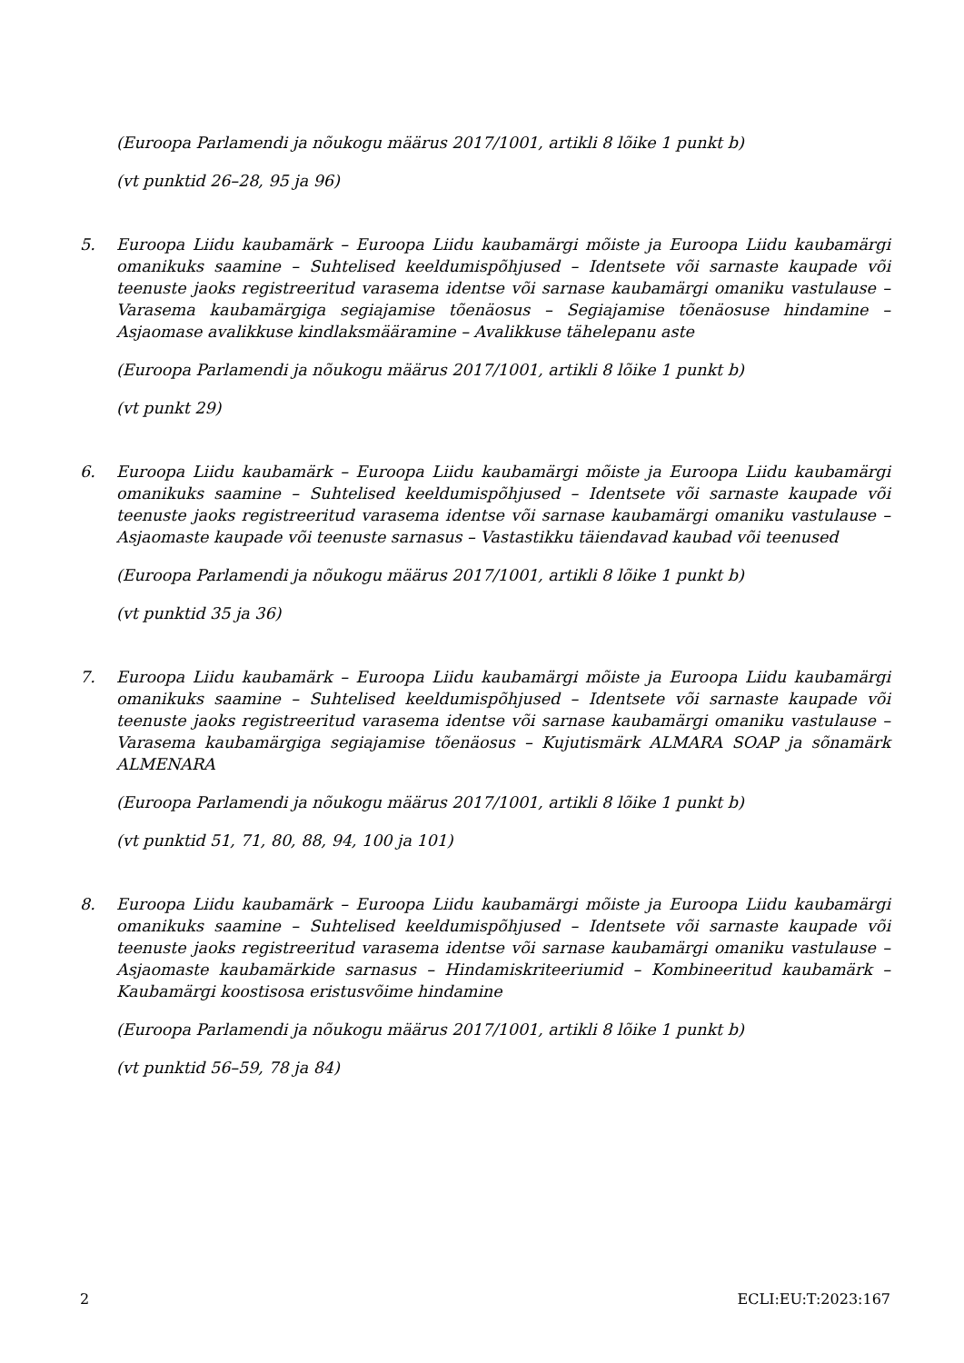(Euroopa Parlamendi ja nõukogu määrus 2017/1001, artikli 8 lõike 1 punkt b)
(vt punktid 26–28, 95 ja 96)
5. Euroopa Liidu kaubamärk – Euroopa Liidu kaubamärgi mõiste ja Euroopa Liidu kaubamärgi omanikuks saamine – Suhtelised keeldumispõhjused – Identsete või sarnaste kaupade või teenuste jaoks registreeritud varasema identse või sarnase kaubamärgi omaniku vastulause – Varasema kaubamärgiga segiajamise tõenäosus – Segiajamise tõenäosuse hindamine – Asjaomase avalikkuse kindlaksmääramine – Avalikkuse tähelepanu aste
(Euroopa Parlamendi ja nõukogu määrus 2017/1001, artikli 8 lõike 1 punkt b)
(vt punkt 29)
6. Euroopa Liidu kaubamärk – Euroopa Liidu kaubamärgi mõiste ja Euroopa Liidu kaubamärgi omanikuks saamine – Suhtelised keeldumispõhjused – Identsete või sarnaste kaupade või teenuste jaoks registreeritud varasema identse või sarnase kaubamärgi omaniku vastulause – Asjaomaste kaupade või teenuste sarnasus – Vastastikku täiendavad kaubad või teenused
(Euroopa Parlamendi ja nõukogu määrus 2017/1001, artikli 8 lõike 1 punkt b)
(vt punktid 35 ja 36)
7. Euroopa Liidu kaubamärk – Euroopa Liidu kaubamärgi mõiste ja Euroopa Liidu kaubamärgi omanikuks saamine – Suhtelised keeldumispõhjused – Identsete või sarnaste kaupade või teenuste jaoks registreeritud varasema identse või sarnase kaubamärgi omaniku vastulause – Varasema kaubamärgiga segiajamise tõenäosus – Kujutismärk ALMARA SOAP ja sõnamärk ALMENARA
(Euroopa Parlamendi ja nõukogu määrus 2017/1001, artikli 8 lõike 1 punkt b)
(vt punktid 51, 71, 80, 88, 94, 100 ja 101)
8. Euroopa Liidu kaubamärk – Euroopa Liidu kaubamärgi mõiste ja Euroopa Liidu kaubamärgi omanikuks saamine – Suhtelised keeldumispõhjused – Identsete või sarnaste kaupade või teenuste jaoks registreeritud varasema identse või sarnase kaubamärgi omaniku vastulause – Asjaomaste kaubamärkide sarnasus – Hindamiskriteeriumid – Kombineeritud kaubamärk – Kaubamärgi koostisosa eristusvõime hindamine
(Euroopa Parlamendi ja nõukogu määrus 2017/1001, artikli 8 lõike 1 punkt b)
(vt punktid 56–59, 78 ja 84)
2 ECLI:EU:T:2023:167